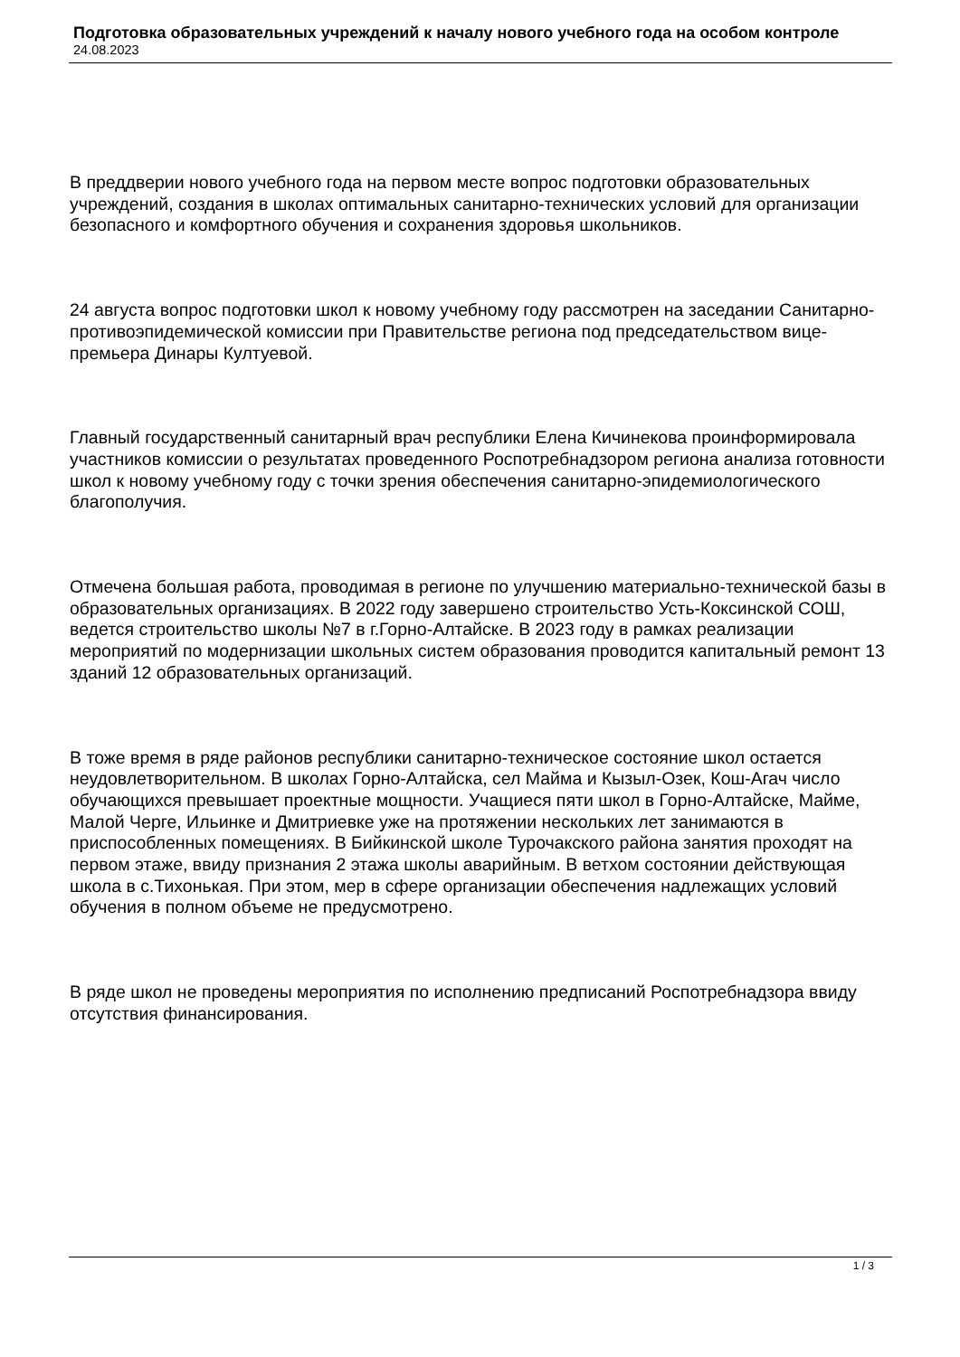Подготовка образовательных учреждений к началу нового учебного года на особом контроле
24.08.2023
В преддверии нового учебного года на первом месте вопрос подготовки образовательных учреждений, создания в школах оптимальных санитарно-технических условий для организации безопасного и комфортного обучения и сохранения здоровья школьников.
24 августа вопрос подготовки школ к новому учебному году рассмотрен на заседании Санитарно-противоэпидемической комиссии при Правительстве региона под председательством вице-премьера Динары Култуевой.
Главный государственный санитарный врач республики Елена Кичинекова проинформировала участников комиссии о результатах проведенного Роспотребнадзором региона анализа готовности школ к новому учебному году с точки зрения обеспечения санитарно-эпидемиологического благополучия.
Отмечена большая работа, проводимая в регионе по улучшению материально-технической базы в образовательных организациях. В 2022 году завершено строительство Усть-Коксинской СОШ, ведется строительство школы №7 в г.Горно-Алтайске. В 2023 году в рамках реализации мероприятий по модернизации школьных систем образования проводится капитальный ремонт 13 зданий 12 образовательных организаций.
В тоже время в ряде районов республики санитарно-техническое состояние школ остается неудовлетворительном. В школах Горно-Алтайска, сел Майма и Кызыл-Озек, Кош-Агач число обучающихся превышает проектные мощности. Учащиеся пяти школ в Горно-Алтайске, Майме, Малой Черге, Ильинке и Дмитриевке уже на протяжении нескольких лет занимаются в приспособленных помещениях. В Бийкинской школе Турочакского района занятия проходят на первом этаже, ввиду признания 2 этажа школы аварийным. В ветхом состоянии действующая школа в с.Тихонькая. При этом, мер в сфере организации обеспечения надлежащих условий обучения в полном объеме не предусмотрено.
В ряде школ не проведены мероприятия по исполнению предписаний Роспотребнадзора ввиду отсутствия финансирования.
1 / 3